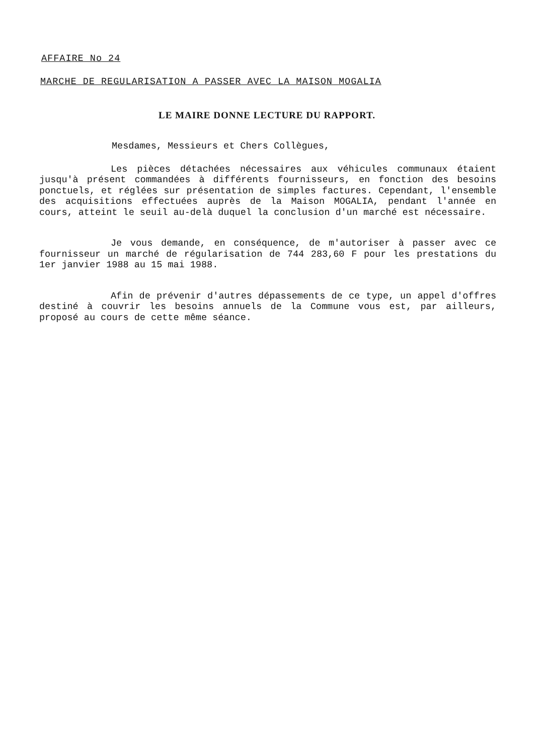AFFAIRE No 24
MARCHE DE REGULARISATION A PASSER AVEC LA MAISON MOGALIA
LE MAIRE DONNE LECTURE DU RAPPORT.
Mesdames, Messieurs et Chers Collègues,
Les pièces détachées nécessaires aux véhicules communaux étaient jusqu'à présent commandées à différents fournisseurs, en fonction des besoins ponctuels, et réglées sur présentation de simples factures. Cependant, l'ensemble des acquisitions effectuées auprès de la Maison MOGALIA, pendant l'année en cours, atteint le seuil au-delà duquel la conclusion d'un marché est nécessaire.
Je vous demande, en conséquence, de m'autoriser à passer avec ce fournisseur un marché de régularisation de 744 283,60 F pour les prestations du 1er janvier 1988 au 15 mai 1988.
Afin de prévenir d'autres dépassements de ce type, un appel d'offres destiné à couvrir les besoins annuels de la Commune vous est, par ailleurs, proposé au cours de cette même séance.